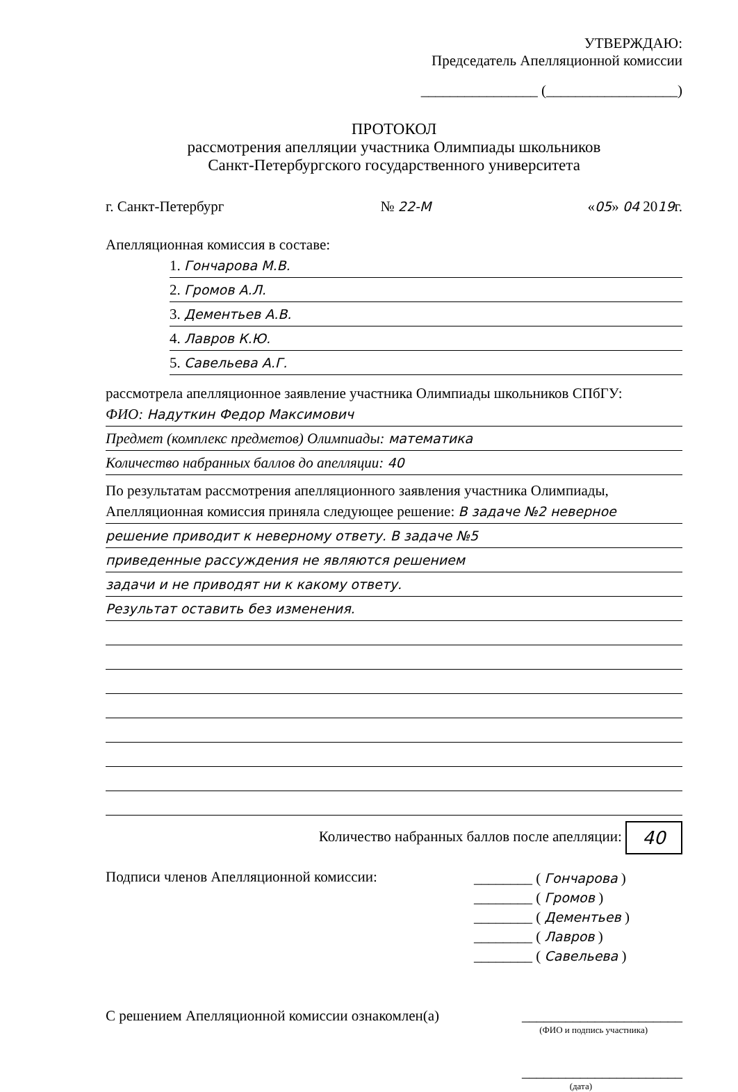УТВЕРЖДАЮ:
Председатель Апелляционной комиссии
________________ (__________________)
ПРОТОКОЛ
рассмотрения апелляции участника Олимпиады школьников
Санкт-Петербургского государственного университета
г. Санкт-Петербург № 22-М «05» 04 2019г.
Апелляционная комиссия в составе:
1. Гончарова М.В.
2. Громов А.Л.
3. Дементьев А.В.
4. Лавров К.Ю.
5. Савельева А.Г.
рассмотрела апелляционное заявление участника Олимпиады школьников СПбГУ:
ФИО: Надуткин Федор Максимович
Предмет (комплекс предметов) Олимпиады: математика
Количество набранных баллов до апелляции: 40
По результатам рассмотрения апелляционного заявления участника Олимпиады,
Апелляционная комиссия приняла следующее решение: В задаче №2 неверное
решение приводит к неверному ответу. В задаче №5
приведенные рассуждения не являются решением
задачи и не приводят ни к какому ответу.
Результат оставить без изменения.
Количество набранных баллов после апелляции: 40
Подписи членов Апелляционной комиссии:
________ ( Гончарова )
________ ( Громов )
________ ( Дементьев )
________ ( Лавров )
________ ( Савельева )
С решением Апелляционной комиссии ознакомлен(а) ______________________
(ФИО и подпись участника)
______________________
(дата)